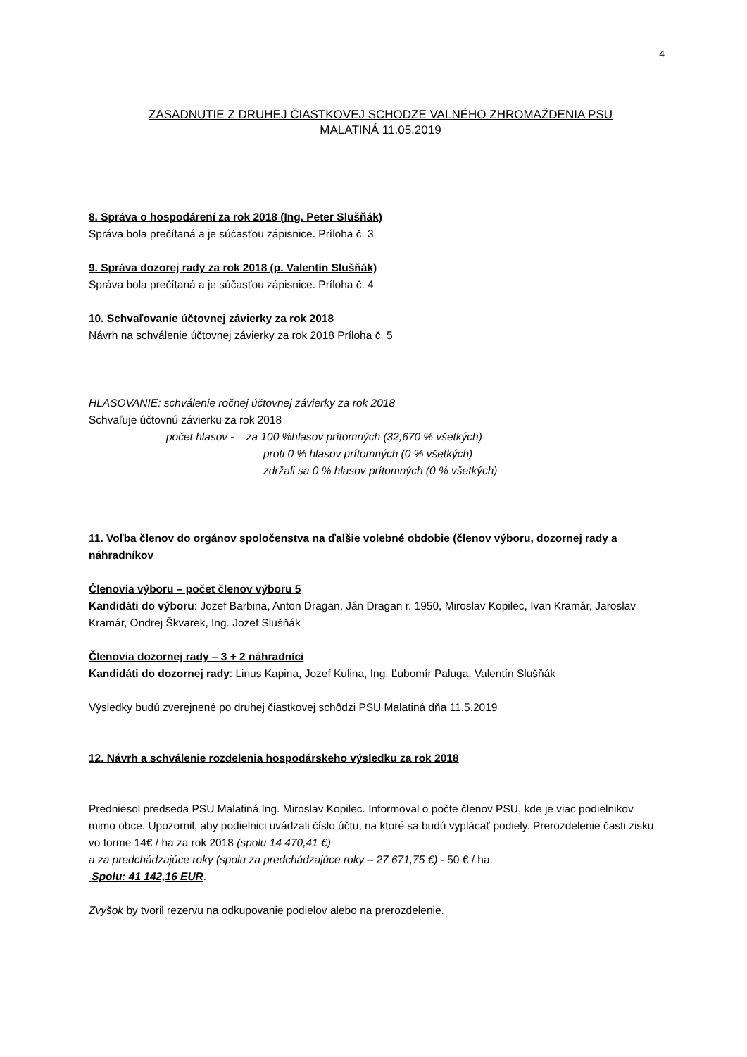4
ZASADNUTIE Z DRUHEJ ČIASTKOVEJ SCHODZE VALNÉHO ZHROMAŽDENIA PSU
MALATINÁ 11.05.2019
8. Správa o hospodárení za rok 2018 (Ing. Peter Slušňák)
Správa bola prečítaná a je súčasťou zápisnice. Príloha č. 3
9. Správa dozorej rady za rok 2018 (p. Valentín Slušňák)
Správa bola prečítaná a je súčasťou zápisnice. Príloha č. 4
10. Schvaľovanie účtovnej závierky za rok 2018
Návrh na schválenie účtovnej závierky za rok 2018 Príloha č. 5
HLASOVANIE: schválenie ročnej účtovnej závierky za rok 2018
Schvaľuje účtovnú závierku za rok 2018
počet hlasov - za 100 %hlasov prítomných (32,670 % všetkých)
proti 0 % hlasov prítomných (0 % všetkých)
zdržali sa 0 % hlasov prítomných (0 % všetkých)
11. Voľba členov do orgánov spoločenstva na ďalšie volebné obdobie (členov výboru, dozornej rady a náhradníkov
Členovia výboru – počet členov výboru 5
Kandidáti do výboru: Jozef Barbina, Anton Dragan, Ján Dragan r. 1950, Miroslav Kopilec, Ivan Kramár, Jaroslav Kramár, Ondrej Škvarek, Ing. Jozef Slušňák
Členovia dozornej rady – 3 + 2 náhradníci
Kandidáti do dozornej rady: Linus Kapina, Jozef Kulina, Ing. Ľubomír Paluga, Valentín Slušňák
Výsledky budú zverejnené po druhej čiastkovej schôdzi PSU Malatiná dňa 11.5.2019
12. Návrh a schválenie rozdelenia hospodárskeho výsledku za rok 2018
Predniesol predseda PSU Malatiná Ing. Miroslav Kopilec. Informoval o počte členov PSU, kde je viac podielnikov mimo obce. Upozornil, aby podielnici uvádzali číslo účtu, na ktoré sa budú vyplácať podiely. Prerozdelenie časti zisku vo forme 14€ / ha za rok 2018 (spolu 14 470,41 €)
a za predchádzajúce roky (spolu za predchádzajúce roky – 27 671,75 €) - 50 € / ha.
Spolu: 41 142,16 EUR.
Zvyšok by tvoril rezervu na odkupovanie podielov alebo na prerozdelenie.